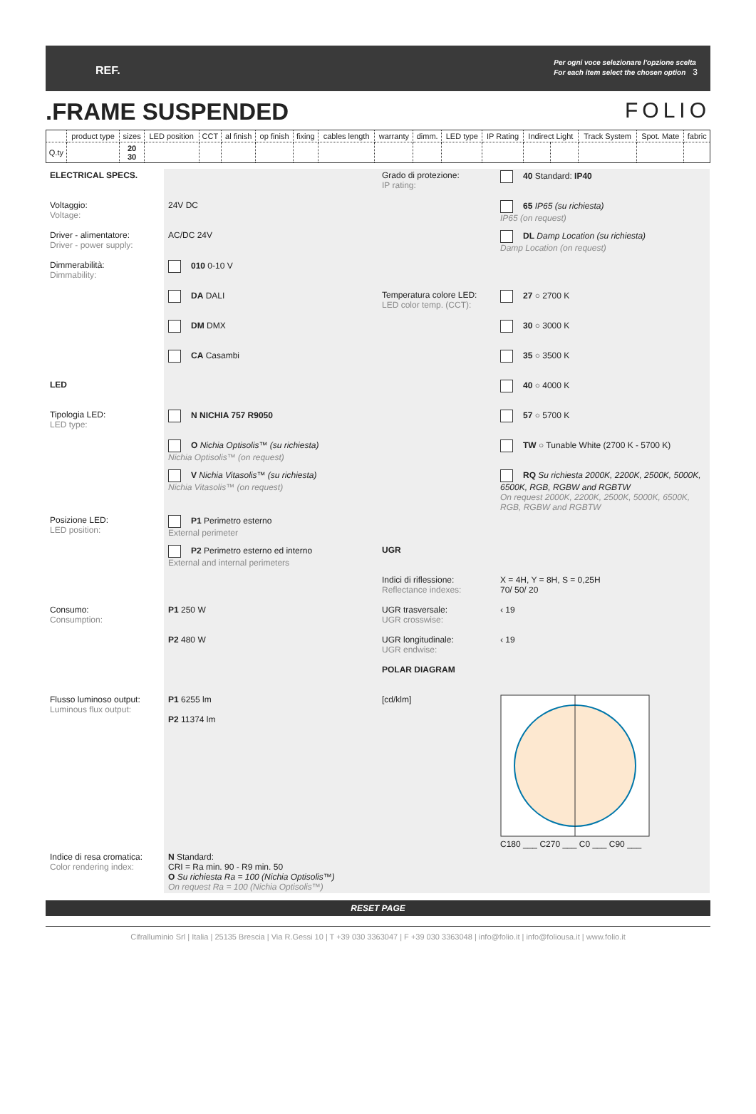REF. Per ogni voce selezionare l'opzione scelta
For each item select the chosen option 3
.FRAME SUSPENDED FOLIO
| | product type | sizes | LED position | CCT | al finish | op finish | fixing | cables length | warranty | dimm. | LED type | IP Rating | Indirect Light | | Track System | Spot. Mate | fabric |
| --- | --- | --- | --- | --- | --- | --- | --- | --- | --- | --- | --- | --- | --- | --- | --- | --- | --- |
| Q.ty | | 20 30 | | | | | | | | | | | | | | | |
ELECTRICAL SPECS.
Grado di protezione:
IP rating:
40 Standard: IP40
Voltaggio:
Voltage:
24V DC
65 IP65 (su richiesta)
IP65 (on request)
Driver - alimentatore:
Driver - power supply:
AC/DC 24V
DL Damp Location (su richiesta)
Damp Location (on request)
Dimmerabilità:
Dimmability:
010 0-10 V
DA DALI
Temperatura colore LED:
LED color temp. (CCT):
27 ○ 2700 K
DM DMX
30 ○ 3000 K
CA Casambi
35 ○ 3500 K
LED
40 ○ 4000 K
Tipologia LED:
LED type:
N NICHIA 757 R9050
57 ○ 5700 K
O Nichia Optisolis™ (su richiesta)
Nichia Optisolis™ (on request)
TW ○ Tunable White (2700 K - 5700 K)
V Nichia Vitasolis™ (su richiesta)
Nichia Vitasolis™ (on request)
RQ Su richiesta 2000K, 2200K, 2500K, 5000K, 6500K, RGB, RGBW and RGBTW
On request 2000K, 2200K, 2500K, 5000K, 6500K, RGB, RGBW and RGBTW
Posizione LED:
LED position:
P1 Perimetro esterno
External perimeter
P2 Perimetro esterno ed interno
External and internal perimeters
UGR
Indici di riflessione:
Reflectance indexes:
X = 4H, Y = 8H, S = 0,25H
70/ 50/ 20
Consumo:
Consumption:
P1 250 W
UGR trasversale:
UGR crosswise:
‹ 19
P2 480 W
UGR longitudinale:
UGR endwise:
‹ 19
POLAR DIAGRAM
Flusso luminoso output:
Luminous flux output:
P1 6255 lm
P2 11374 lm
[cd/klm]
C180 ___ C270 ___ C0 ___ C90 ___
Indice di resa cromatica:
Color rendering index:
N Standard:
CRI = Ra min. 90 - R9 min. 50
O Su richiesta Ra = 100 (Nichia Optisolis™)
On request Ra = 100 (Nichia Optisolis™)
RESET PAGE
Cifralluminio Srl | Italia | 25135 Brescia | Via R.Gessi 10 | T +39 030 3363047 | F +39 030 3363048 | info@folio.it | info@foliousa.it | www.folio.it